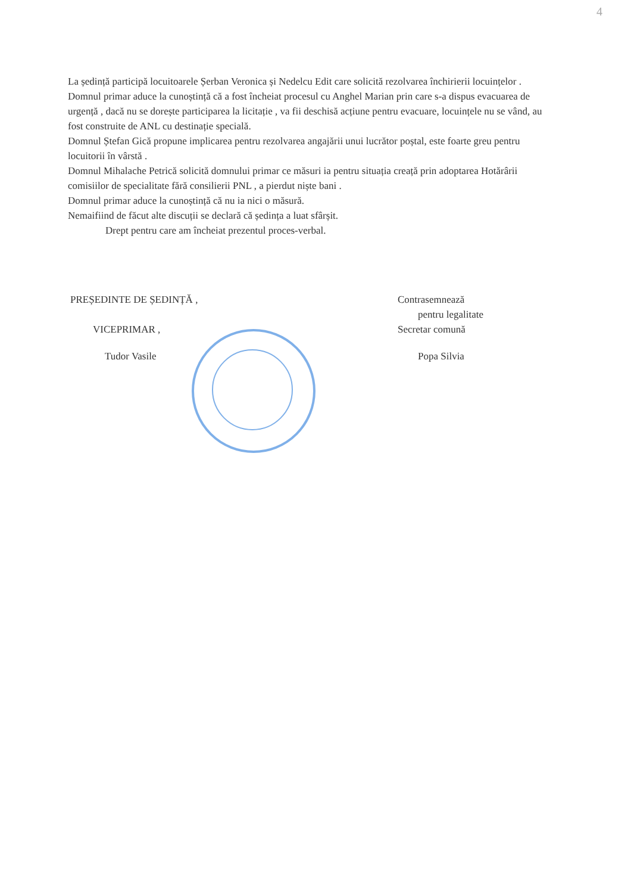4
La ședință participă locuitoarele Șerban Veronica și Nedelcu Edit care solicită rezolvarea închirierii locuințelor .
Domnul primar aduce la cunoștință că a fost încheiat procesul cu Anghel Marian prin care s-a dispus evacuarea de urgență , dacă nu se dorește participarea la licitație , va fii deschisă acțiune pentru evacuare, locuințele nu se vând, au fost construite de ANL cu destinație specială.
Domnul Ștefan Gică propune implicarea pentru rezolvarea angajării unui lucrător poștal, este foarte greu pentru locuitorii în vârstă .
Domnul Mihalache Petrică solicită domnului primar ce măsuri ia pentru situația creață prin adoptarea Hotărârii comisiilor de specialitate fără consilierii PNL , a pierdut niște bani .
Domnul primar aduce la cunoștință că nu ia nici o măsură.
Nemaifiind de făcut alte discuții se declară că ședința a luat sfârșit.
Drept pentru care am încheiat prezentul proces-verbal.
PREȘEDINTE DE ȘEDINȚĂ ,
VICEPRIMAR ,
Tudor Vasile
Contrasemnează
pentru legalitate
Secretar comună
Popa Silvia